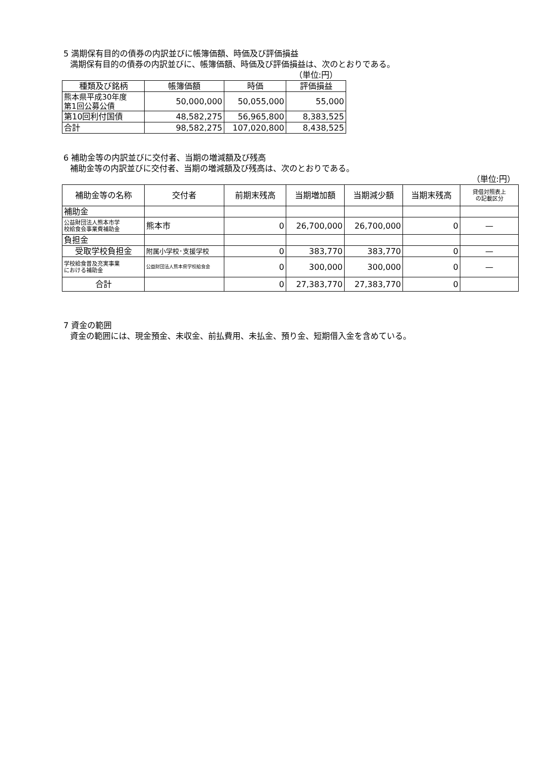5 満期保有目的の債券の内訳並びに帳簿価額、時価及び評価損益
満期保有目的の債券の内訳並びに、帳簿価額、時価及び評価損益は、次のとおりである。
（単位:円）
| 種類及び銘柄 | 帳簿価額 | 時価 | 評価損益 |
| --- | --- | --- | --- |
| 熊本県平成30年度 第1回公募公債 | 50,000,000 | 50,055,000 | 55,000 |
| 第10回利付国債 | 48,582,275 | 56,965,800 | 8,383,525 |
| 合計 | 98,582,275 | 107,020,800 | 8,438,525 |
6 補助金等の内訳並びに交付者、当期の増減額及び残高
補助金等の内訳並びに交付者、当期の増減額及び残高は、次のとおりである。
（単位:円）
| 補助金等の名称 | 交付者 | 前期末残高 | 当期増加額 | 当期減少額 | 当期末残高 | 貸借対照表上 の記載区分 |
| --- | --- | --- | --- | --- | --- | --- |
| 補助金 | | | | | | |
| 公益財団法人熊本市学 校給食会事業費補助金 | 熊本市 | 0 | 26,700,000 | 26,700,000 | 0 | — |
| 負担金 | | | | | | |
| 受取学校負担金 | 附属小学校･支援学校 | 0 | 383,770 | 383,770 | 0 | — |
| 学校給食普及充実事業 における補助金 | 公益財団法人熊本県学校給食会 | 0 | 300,000 | 300,000 | 0 | — |
| 合計 | | 0 | 27,383,770 | 27,383,770 | 0 | |
7 資金の範囲
資金の範囲には、現金預金、未収金、前払費用、未払金、預り金、短期借入金を含めている。